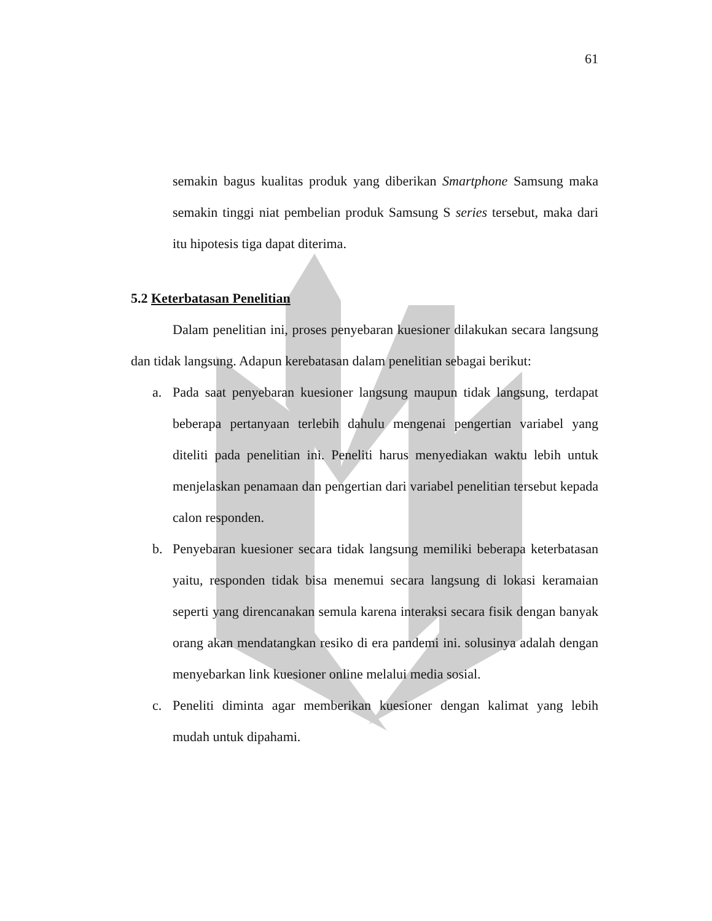61
semakin bagus kualitas produk yang diberikan Smartphone Samsung maka semakin tinggi niat pembelian produk Samsung S series tersebut, maka dari itu hipotesis tiga dapat diterima.
5.2 Keterbatasan Penelitian
Dalam penelitian ini, proses penyebaran kuesioner dilakukan secara langsung dan tidak langsung. Adapun kerebatasan dalam penelitian sebagai berikut:
a.
Pada saat penyebaran kuesioner langsung maupun tidak langsung, terdapat beberapa pertanyaan terlebih dahulu mengenai pengertian variabel yang diteliti pada penelitian ini. Peneliti harus menyediakan waktu lebih untuk menjelaskan penamaan dan pengertian dari variabel penelitian tersebut kepada calon responden.
b.
Penyebaran kuesioner secara tidak langsung memiliki beberapa keterbatasan yaitu, responden tidak bisa menemui secara langsung di lokasi keramaian seperti yang direncanakan semula karena interaksi secara fisik dengan banyak orang akan mendatangkan resiko di era pandemi ini. solusinya adalah dengan menyebarkan link kuesioner online melalui media sosial.
c.
Peneliti diminta agar memberikan kuesioner dengan kalimat yang lebih mudah untuk dipahami.